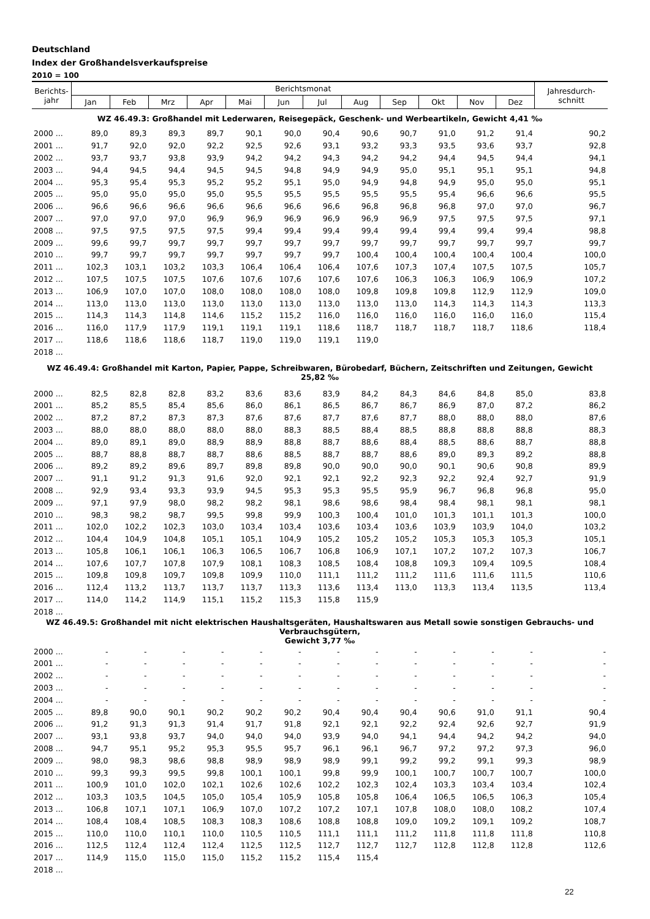Deutschland
Index der Großhandelsverkaufspreise
2010 = 100
| Berichts- jahr | Berichtsmonat | | | | | | | | | | | | Jahresdurch- schnitt |
| --- | --- | --- | --- | --- | --- | --- | --- | --- | --- | --- | --- | --- | --- |
| | Jan | Feb | Mrz | Apr | Mai | Jun | Jul | Aug | Sep | Okt | Nov | Dez | |
| WZ 46.49.3: Großhandel mit Lederwaren, Reisegepäck, Geschenk- und Werbeartikeln, Gewicht 4,41 ‰ | | | | | | | | | | | | | |
| 2000 ... | 89,0 | 89,3 | 89,3 | 89,7 | 90,1 | 90,0 | 90,4 | 90,6 | 90,7 | 91,0 | 91,2 | 91,4 | 90,2 |
| 2001 ... | 91,7 | 92,0 | 92,0 | 92,2 | 92,5 | 92,6 | 93,1 | 93,2 | 93,3 | 93,5 | 93,6 | 93,7 | 92,8 |
| 2002 ... | 93,7 | 93,7 | 93,8 | 93,9 | 94,2 | 94,2 | 94,3 | 94,2 | 94,2 | 94,4 | 94,5 | 94,4 | 94,1 |
| 2003 ... | 94,4 | 94,5 | 94,4 | 94,5 | 94,5 | 94,8 | 94,9 | 94,9 | 95,0 | 95,1 | 95,1 | 95,1 | 94,8 |
| 2004 ... | 95,3 | 95,4 | 95,3 | 95,2 | 95,2 | 95,1 | 95,0 | 94,9 | 94,8 | 94,9 | 95,0 | 95,0 | 95,1 |
| 2005 ... | 95,0 | 95,0 | 95,0 | 95,0 | 95,5 | 95,5 | 95,5 | 95,5 | 95,5 | 95,4 | 96,6 | 96,6 | 95,5 |
| 2006 ... | 96,6 | 96,6 | 96,6 | 96,6 | 96,6 | 96,6 | 96,6 | 96,8 | 96,8 | 96,8 | 97,0 | 97,0 | 96,7 |
| 2007 ... | 97,0 | 97,0 | 97,0 | 96,9 | 96,9 | 96,9 | 96,9 | 96,9 | 96,9 | 97,5 | 97,5 | 97,5 | 97,1 |
| 2008 ... | 97,5 | 97,5 | 97,5 | 97,5 | 99,4 | 99,4 | 99,4 | 99,4 | 99,4 | 99,4 | 99,4 | 99,4 | 98,8 |
| 2009 ... | 99,6 | 99,7 | 99,7 | 99,7 | 99,7 | 99,7 | 99,7 | 99,7 | 99,7 | 99,7 | 99,7 | 99,7 | 99,7 |
| 2010 ... | 99,7 | 99,7 | 99,7 | 99,7 | 99,7 | 99,7 | 99,7 | 100,4 | 100,4 | 100,4 | 100,4 | 100,4 | 100,0 |
| 2011 ... | 102,3 | 103,1 | 103,2 | 103,3 | 106,4 | 106,4 | 106,4 | 107,6 | 107,3 | 107,4 | 107,5 | 107,5 | 105,7 |
| 2012 ... | 107,5 | 107,5 | 107,5 | 107,6 | 107,6 | 107,6 | 107,6 | 107,6 | 106,3 | 106,3 | 106,9 | 106,9 | 107,2 |
| 2013 ... | 106,9 | 107,0 | 107,0 | 108,0 | 108,0 | 108,0 | 108,0 | 109,8 | 109,8 | 109,8 | 112,9 | 112,9 | 109,0 |
| 2014 ... | 113,0 | 113,0 | 113,0 | 113,0 | 113,0 | 113,0 | 113,0 | 113,0 | 113,0 | 114,3 | 114,3 | 114,3 | 113,3 |
| 2015 ... | 114,3 | 114,3 | 114,8 | 114,6 | 115,2 | 115,2 | 116,0 | 116,0 | 116,0 | 116,0 | 116,0 | 116,0 | 115,4 |
| 2016 ... | 116,0 | 117,9 | 117,9 | 119,1 | 119,1 | 119,1 | 118,6 | 118,7 | 118,7 | 118,7 | 118,7 | 118,6 | 118,4 |
| 2017 ... | 118,6 | 118,6 | 118,6 | 118,7 | 119,0 | 119,0 | 119,1 | 119,0 | | | | | |
| 2018 ... | | | | | | | | | | | | | |
| WZ 46.49.4: Großhandel mit Karton, Papier, Pappe, Schreibwaren, Bürobedarf, Büchern, Zeitschriften und Zeitungen, Gewicht 25,82 ‰ | | | | | | | | | | | | | |
| 2000 ... | 82,5 | 82,8 | 82,8 | 83,2 | 83,6 | 83,6 | 83,9 | 84,2 | 84,3 | 84,6 | 84,8 | 85,0 | 83,8 |
| 2001 ... | 85,2 | 85,5 | 85,4 | 85,6 | 86,0 | 86,1 | 86,5 | 86,7 | 86,7 | 86,9 | 87,0 | 87,2 | 86,2 |
| 2002 ... | 87,2 | 87,2 | 87,3 | 87,3 | 87,6 | 87,6 | 87,7 | 87,6 | 87,7 | 88,0 | 88,0 | 88,0 | 87,6 |
| 2003 ... | 88,0 | 88,0 | 88,0 | 88,0 | 88,0 | 88,3 | 88,5 | 88,4 | 88,5 | 88,8 | 88,8 | 88,8 | 88,3 |
| 2004 ... | 89,0 | 89,1 | 89,0 | 88,9 | 88,9 | 88,8 | 88,7 | 88,6 | 88,4 | 88,5 | 88,6 | 88,7 | 88,8 |
| 2005 ... | 88,7 | 88,8 | 88,7 | 88,7 | 88,6 | 88,5 | 88,7 | 88,7 | 88,6 | 89,0 | 89,3 | 89,2 | 88,8 |
| 2006 ... | 89,2 | 89,2 | 89,6 | 89,7 | 89,8 | 89,8 | 90,0 | 90,0 | 90,0 | 90,1 | 90,6 | 90,8 | 89,9 |
| 2007 ... | 91,1 | 91,2 | 91,3 | 91,6 | 92,0 | 92,1 | 92,1 | 92,2 | 92,3 | 92,2 | 92,4 | 92,7 | 91,9 |
| 2008 ... | 92,9 | 93,4 | 93,3 | 93,9 | 94,5 | 95,3 | 95,3 | 95,5 | 95,9 | 96,7 | 96,8 | 96,8 | 95,0 |
| 2009 ... | 97,1 | 97,9 | 98,0 | 98,2 | 98,2 | 98,1 | 98,6 | 98,6 | 98,4 | 98,4 | 98,1 | 98,1 | 98,1 |
| 2010 ... | 98,3 | 98,2 | 98,7 | 99,5 | 99,8 | 99,9 | 100,3 | 100,4 | 101,0 | 101,3 | 101,1 | 101,3 | 100,0 |
| 2011 ... | 102,0 | 102,2 | 102,3 | 103,0 | 103,4 | 103,4 | 103,6 | 103,4 | 103,6 | 103,9 | 103,9 | 104,0 | 103,2 |
| 2012 ... | 104,4 | 104,9 | 104,8 | 105,1 | 105,1 | 104,9 | 105,2 | 105,2 | 105,2 | 105,3 | 105,3 | 105,3 | 105,1 |
| 2013 ... | 105,8 | 106,1 | 106,1 | 106,3 | 106,5 | 106,7 | 106,8 | 106,9 | 107,1 | 107,2 | 107,2 | 107,3 | 106,7 |
| 2014 ... | 107,6 | 107,7 | 107,8 | 107,9 | 108,1 | 108,3 | 108,5 | 108,4 | 108,8 | 109,3 | 109,4 | 109,5 | 108,4 |
| 2015 ... | 109,8 | 109,8 | 109,7 | 109,8 | 109,9 | 110,0 | 111,1 | 111,2 | 111,2 | 111,6 | 111,6 | 111,5 | 110,6 |
| 2016 ... | 112,4 | 113,2 | 113,7 | 113,7 | 113,7 | 113,3 | 113,6 | 113,4 | 113,0 | 113,3 | 113,4 | 113,5 | 113,4 |
| 2017 ... | 114,0 | 114,2 | 114,9 | 115,1 | 115,2 | 115,3 | 115,8 | 115,9 | | | | | |
| 2018 ... | | | | | | | | | | | | | |
| WZ 46.49.5: Großhandel mit nicht elektrischen Haushaltsgeräten, Haushaltswaren aus Metall sowie sonstigen Gebrauchs- und Verbrauchsgütern, Gewicht 3,77 ‰ | | | | | | | | | | | | | |
| 2000 ... | - | - | - | - | - | - | - | - | - | - | - | - | - |
| 2001 ... | - | - | - | - | - | - | - | - | - | - | - | - | - |
| 2002 ... | - | - | - | - | - | - | - | - | - | - | - | - | - |
| 2003 ... | - | - | - | - | - | - | - | - | - | - | - | - | - |
| 2004 ... | - | - | - | - | - | - | - | - | - | - | - | - | - |
| 2005 ... | 89,8 | 90,0 | 90,1 | 90,2 | 90,2 | 90,2 | 90,4 | 90,4 | 90,4 | 90,6 | 91,0 | 91,1 | 90,4 |
| 2006 ... | 91,2 | 91,3 | 91,3 | 91,4 | 91,7 | 91,8 | 92,1 | 92,1 | 92,2 | 92,4 | 92,6 | 92,7 | 91,9 |
| 2007 ... | 93,1 | 93,8 | 93,7 | 94,0 | 94,0 | 94,0 | 93,9 | 94,0 | 94,1 | 94,4 | 94,2 | 94,2 | 94,0 |
| 2008 ... | 94,7 | 95,1 | 95,2 | 95,3 | 95,5 | 95,7 | 96,1 | 96,1 | 96,7 | 97,2 | 97,2 | 97,3 | 96,0 |
| 2009 ... | 98,0 | 98,3 | 98,6 | 98,8 | 98,9 | 98,9 | 98,9 | 99,1 | 99,2 | 99,2 | 99,1 | 99,3 | 98,9 |
| 2010 ... | 99,3 | 99,3 | 99,5 | 99,8 | 100,1 | 100,1 | 99,8 | 99,9 | 100,1 | 100,7 | 100,7 | 100,7 | 100,0 |
| 2011 ... | 100,9 | 101,0 | 102,0 | 102,1 | 102,6 | 102,6 | 102,2 | 102,3 | 102,4 | 103,3 | 103,4 | 103,4 | 102,4 |
| 2012 ... | 103,3 | 103,5 | 104,5 | 105,0 | 105,4 | 105,9 | 105,8 | 105,8 | 106,4 | 106,5 | 106,5 | 106,3 | 105,4 |
| 2013 ... | 106,8 | 107,1 | 107,1 | 106,9 | 107,0 | 107,2 | 107,2 | 107,1 | 107,8 | 108,0 | 108,0 | 108,2 | 107,4 |
| 2014 ... | 108,4 | 108,4 | 108,5 | 108,3 | 108,3 | 108,6 | 108,8 | 108,8 | 109,0 | 109,2 | 109,1 | 109,2 | 108,7 |
| 2015 ... | 110,0 | 110,0 | 110,1 | 110,0 | 110,5 | 110,5 | 111,1 | 111,1 | 111,2 | 111,8 | 111,8 | 111,8 | 110,8 |
| 2016 ... | 112,5 | 112,4 | 112,4 | 112,4 | 112,5 | 112,5 | 112,7 | 112,7 | 112,7 | 112,8 | 112,8 | 112,8 | 112,6 |
| 2017 ... | 114,9 | 115,0 | 115,0 | 115,0 | 115,2 | 115,2 | 115,4 | 115,4 | | | | | |
| 2018 ... | | | | | | | | | | | | | |
22